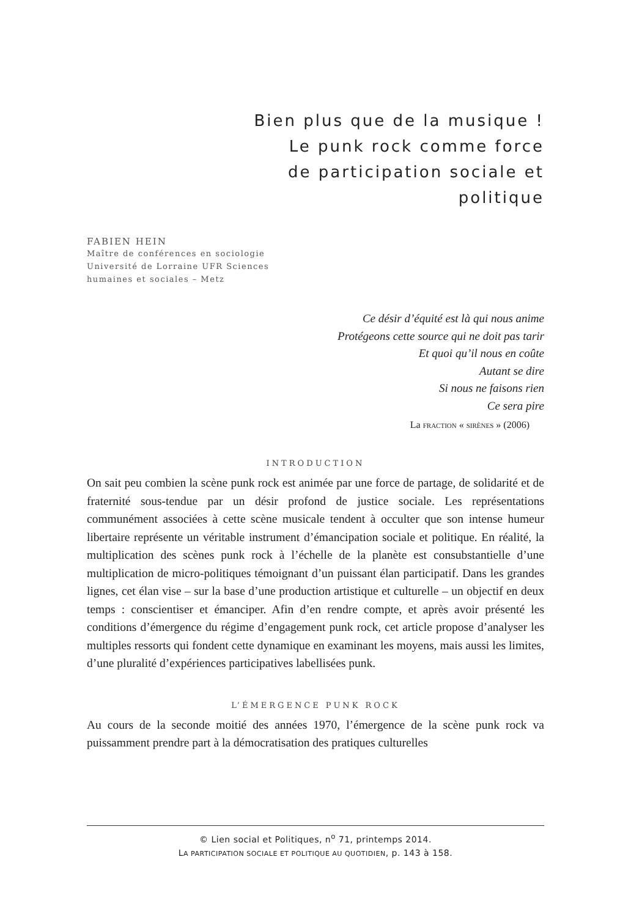Bien plus que de la musique !
Le punk rock comme force
de participation sociale et
politique
FABIEN HEIN
Maître de conférences en sociologie
Université de Lorraine UFR Sciences
humaines et sociales – Metz
Ce désir d’équité est là qui nous anime
Protégeons cette source qui ne doit pas tarir
Et quoi qu’il nous en coûte
Autant se dire
Si nous ne faisons rien
Ce sera pire
La FRACTION « SIRÈNES » (2006)
INTRODUCTION
On sait peu combien la scène punk rock est animée par une force de partage, de solidarité et de fraternité sous-tendue par un désir profond de justice sociale. Les représentations communément associées à cette scène musicale tendent à occulter que son intense humeur libertaire représente un véritable instrument d’émancipation sociale et politique. En réalité, la multiplication des scènes punk rock à l’échelle de la planète est consubstantielle d’une multiplication de micro-politiques témoignant d’un puissant élan participatif. Dans les grandes lignes, cet élan vise – sur la base d’une production artistique et culturelle – un objectif en deux temps : conscientiser et émanciper. Afin d’en rendre compte, et après avoir présenté les conditions d’émergence du régime d’engagement punk rock, cet article propose d’analyser les multiples ressorts qui fondent cette dynamique en examinant les moyens, mais aussi les limites, d’une pluralité d’expériences participatives labellisées punk.
L’ÉMERGENCE PUNK ROCK
Au cours de la seconde moitié des années 1970, l’émergence de la scène punk rock va puissamment prendre part à la démocratisation des pratiques culturelles
© Lien social et Politiques, n<sup>o</sup> 71, printemps 2014.
LA PARTICIPATION SOCIALE ET POLITIQUE AU QUOTIDIEN, p. 143 à 158.